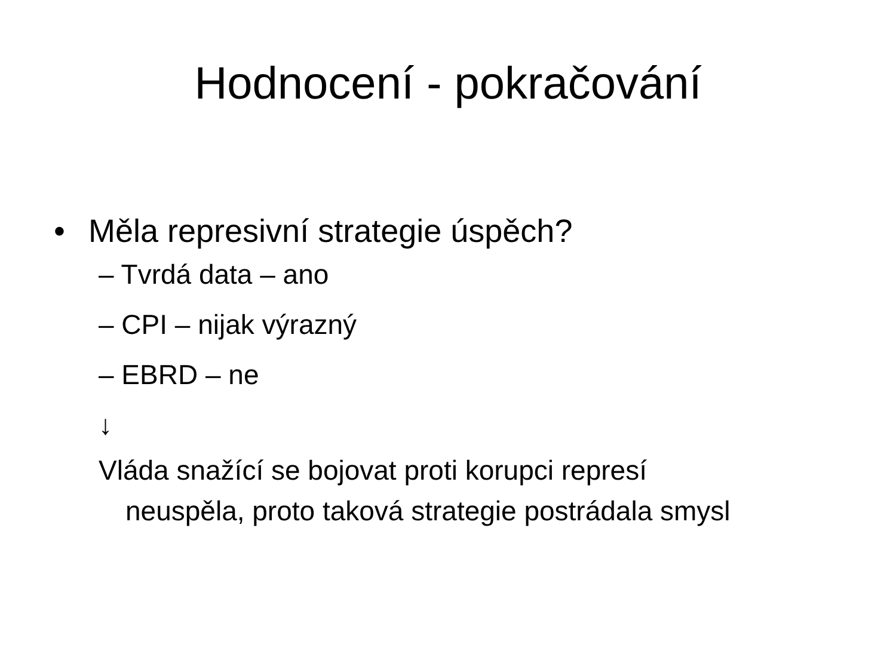Hodnocení - pokračování
• Měla represivní strategie úspěch?
– Tvrdá data – ano
– CPI – nijak výrazný
– EBRD – ne
↓
Vláda snažící se bojovat proti korupci represí
neuspěla, proto taková strategie postrádala smysl